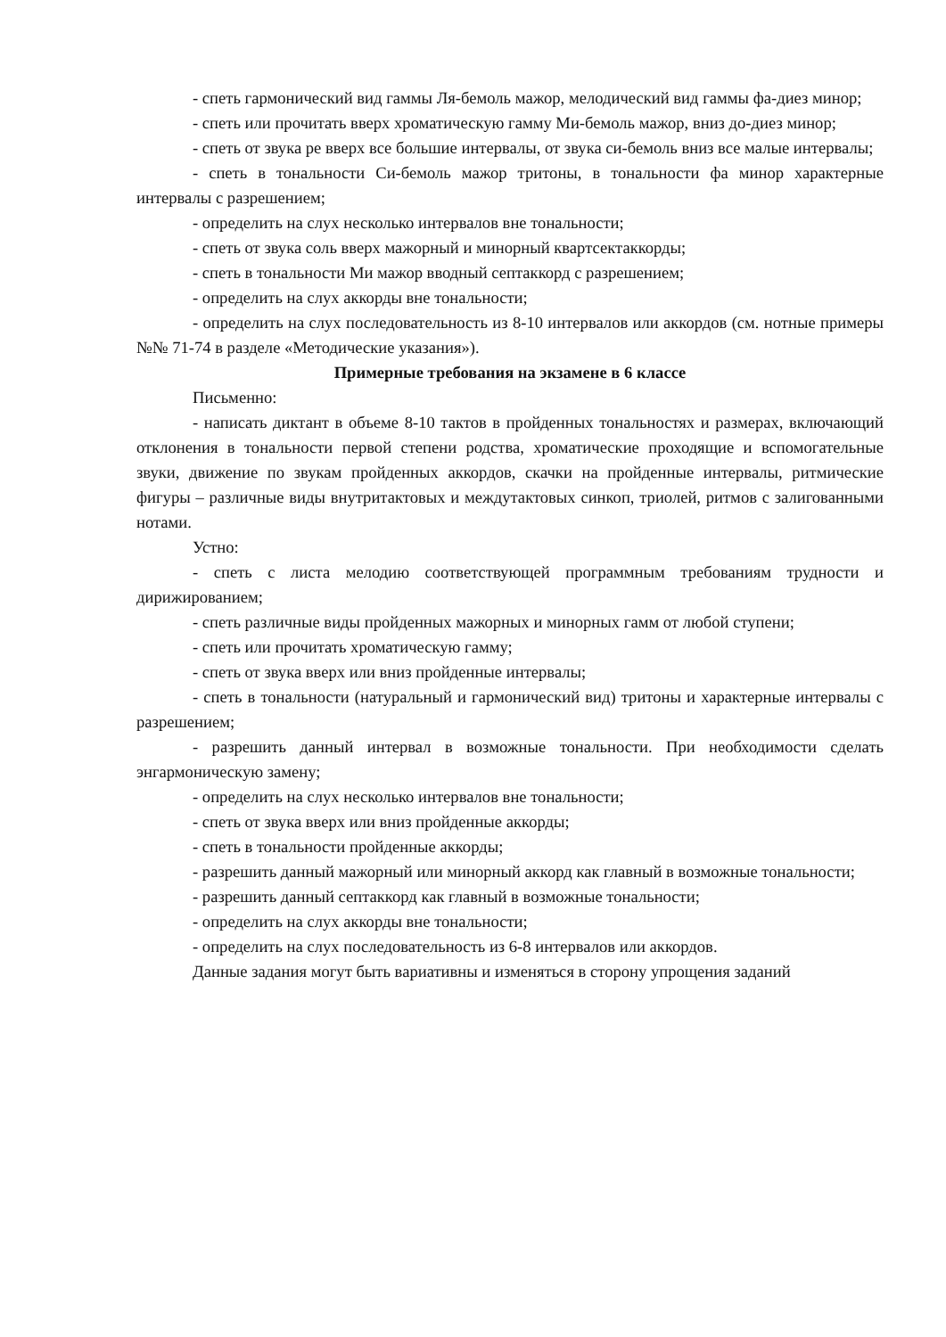- спеть гармонический вид гаммы Ля-бемоль мажор, мелодический вид гаммы фа-диез минор;
- спеть или прочитать вверх хроматическую гамму Ми-бемоль мажор, вниз до-диез минор;
- спеть от звука ре вверх все большие интервалы, от звука си-бемоль вниз все малые интервалы;
- спеть в тональности Си-бемоль мажор тритоны, в тональности фа минор характерные интервалы с разрешением;
- определить на слух несколько интервалов вне тональности;
- спеть от звука соль вверх мажорный и минорный квартсектаккорды;
- спеть в тональности Ми мажор вводный септаккорд с разрешением;
- определить на слух аккорды вне тональности;
- определить на слух последовательность из 8-10 интервалов или аккордов (см. нотные примеры №№ 71-74 в разделе «Методические указания»).
Примерные требования на экзамене в 6 классе
Письменно:
- написать диктант в объеме 8-10 тактов в пройденных тональностях и размерах, включающий отклонения в тональности первой степени родства, хроматические проходящие и вспомогательные звуки, движение по звукам пройденных аккордов, скачки на пройденные интервалы, ритмические фигуры – различные виды внутритактовых и междутактовых синкоп, триолей, ритмов с залигованными нотами.
Устно:
- спеть с листа мелодию соответствующей программным требованиям трудности и дирижированием;
- спеть различные виды пройденных мажорных и минорных гамм от любой ступени;
- спеть или прочитать хроматическую гамму;
- спеть от звука вверх или вниз пройденные интервалы;
- спеть в тональности (натуральный и гармонический вид) тритоны и характерные интервалы с разрешением;
- разрешить данный интервал в возможные тональности. При необходимости сделать энгармоническую замену;
- определить на слух несколько интервалов вне тональности;
- спеть от звука вверх или вниз пройденные аккорды;
- спеть в тональности пройденные аккорды;
- разрешить данный мажорный или минорный аккорд как главный в возможные тональности;
- разрешить данный септаккорд как главный в возможные тональности;
- определить на слух аккорды вне тональности;
- определить на слух последовательность из 6-8 интервалов или аккордов.
Данные задания могут быть вариативны и изменяться в сторону упрощения заданий